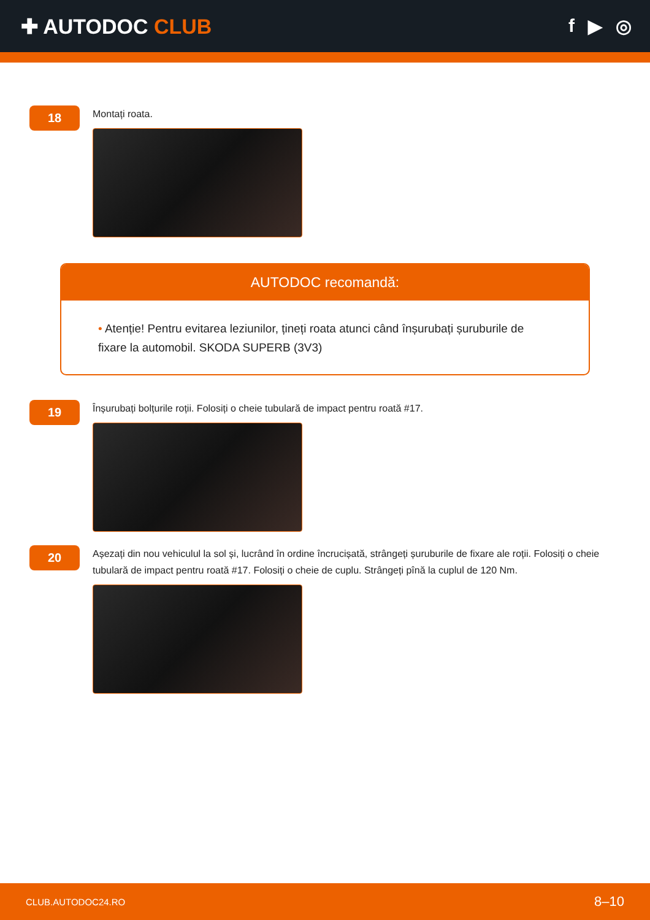✚ AUTODOC CLUB f ▶ ◎
18
Montați roata.
AUTODOC recomandă:
• Atenție! Pentru evitarea leziunilor, țineți roata atunci când înșurubați șuruburile de fixare la automobil. SKODA SUPERB (3V3)
19
Înșurubați bolțurile roții. Folosiți o cheie tubulară de impact pentru roată #17.
20
Așezați din nou vehiculul la sol și, lucrând în ordine încrucișată, strângeți șuruburile de fixare ale roții. Folosiți o cheie tubulară de impact pentru roată #17. Folosiți o cheie de cuplu. Strângeți pînă la cuplul de 120 Nm.
CLUB.AUTODOC24.RO 8–10